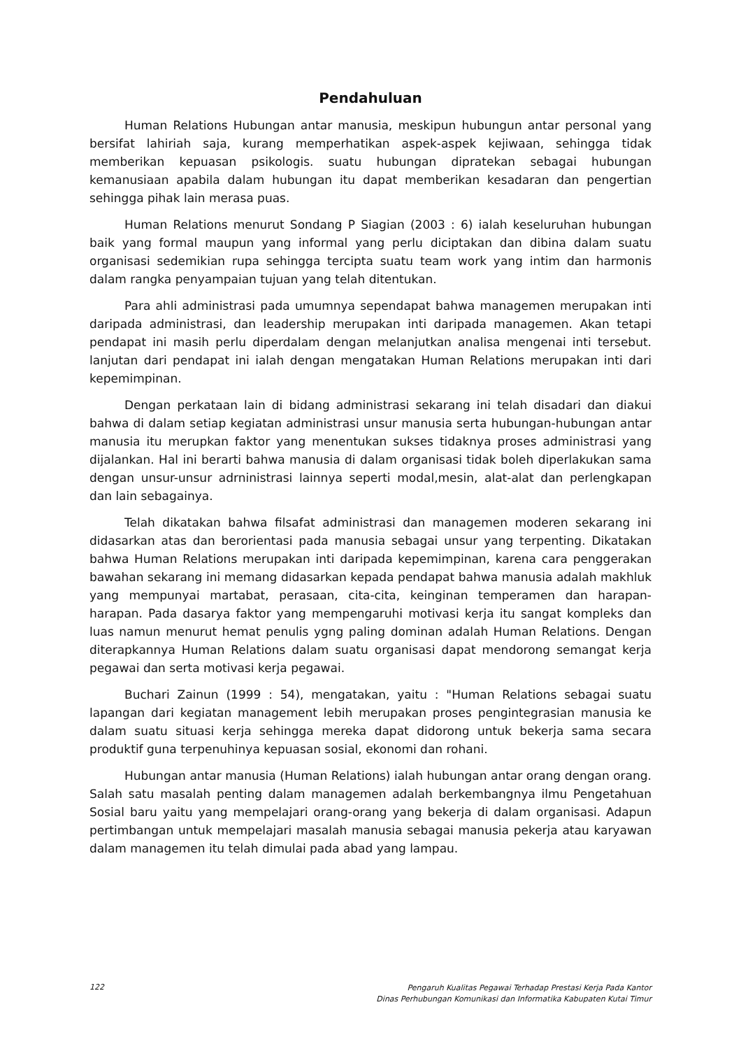Pendahuluan
Human Relations Hubungan antar manusia, meskipun hubungun antar personal yang bersifat lahiriah saja, kurang memperhatikan aspek-aspek kejiwaan, sehingga tidak memberikan kepuasan psikologis. suatu hubungan dipratekan sebagai hubungan kemanusiaan apabila dalam hubungan itu dapat memberikan kesadaran dan pengertian sehingga pihak lain merasa puas.
Human Relations menurut Sondang P Siagian (2003 : 6) ialah keseluruhan hubungan baik yang formal maupun yang informal yang perlu diciptakan dan dibina dalam suatu organisasi sedemikian rupa sehingga tercipta suatu team work yang intim dan harmonis dalam rangka penyampaian tujuan yang telah ditentukan.
Para ahli administrasi pada umumnya sependapat bahwa managemen merupakan inti daripada administrasi, dan leadership merupakan inti daripada managemen. Akan tetapi pendapat ini masih perlu diperdalam dengan melanjutkan analisa mengenai inti tersebut. lanjutan dari pendapat ini ialah dengan mengatakan Human Relations merupakan inti dari kepemimpinan.
Dengan perkataan lain di bidang administrasi sekarang ini telah disadari dan diakui bahwa di dalam setiap kegiatan administrasi unsur manusia serta hubungan-hubungan antar manusia itu merupkan faktor yang menentukan sukses tidaknya proses administrasi yang dijalankan. Hal ini berarti bahwa manusia di dalam organisasi tidak boleh diperlakukan sama dengan unsur-unsur adrninistrasi lainnya seperti modal,mesin, alat-alat dan perlengkapan dan lain sebagainya.
Telah dikatakan bahwa filsafat administrasi dan managemen moderen sekarang ini didasarkan atas dan berorientasi pada manusia sebagai unsur yang terpenting. Dikatakan bahwa Human Relations merupakan inti daripada kepemimpinan, karena cara penggerakan bawahan sekarang ini memang didasarkan kepada pendapat bahwa manusia adalah makhluk yang mempunyai martabat, perasaan, cita-cita, keinginan temperamen dan harapan-harapan. Pada dasarya faktor yang mempengaruhi motivasi kerja itu sangat kompleks dan luas namun menurut hemat penulis ygng paling dominan adalah Human Relations. Dengan diterapkannya Human Relations dalam suatu organisasi dapat mendorong semangat kerja pegawai dan serta motivasi kerja pegawai.
Buchari Zainun (1999 : 54), mengatakan, yaitu : "Human Relations sebagai suatu lapangan dari kegiatan management lebih merupakan proses pengintegrasian manusia ke dalam suatu situasi kerja sehingga mereka dapat didorong untuk bekerja sama secara produktif guna terpenuhinya kepuasan sosial, ekonomi dan rohani.
Hubungan antar manusia (Human Relations) ialah hubungan antar orang dengan orang. Salah satu masalah penting dalam managemen adalah berkembangnya ilmu Pengetahuan Sosial baru yaitu yang mempelajari orang-orang yang bekerja di dalam organisasi. Adapun pertimbangan untuk mempelajari masalah manusia sebagai manusia pekerja atau karyawan dalam managemen itu telah dimulai pada abad yang lampau.
122 Pengaruh Kualitas Pegawai Terhadap Prestasi Kerja Pada Kantor
Dinas Perhubungan Komunikasi dan Informatika Kabupaten Kutai Timur